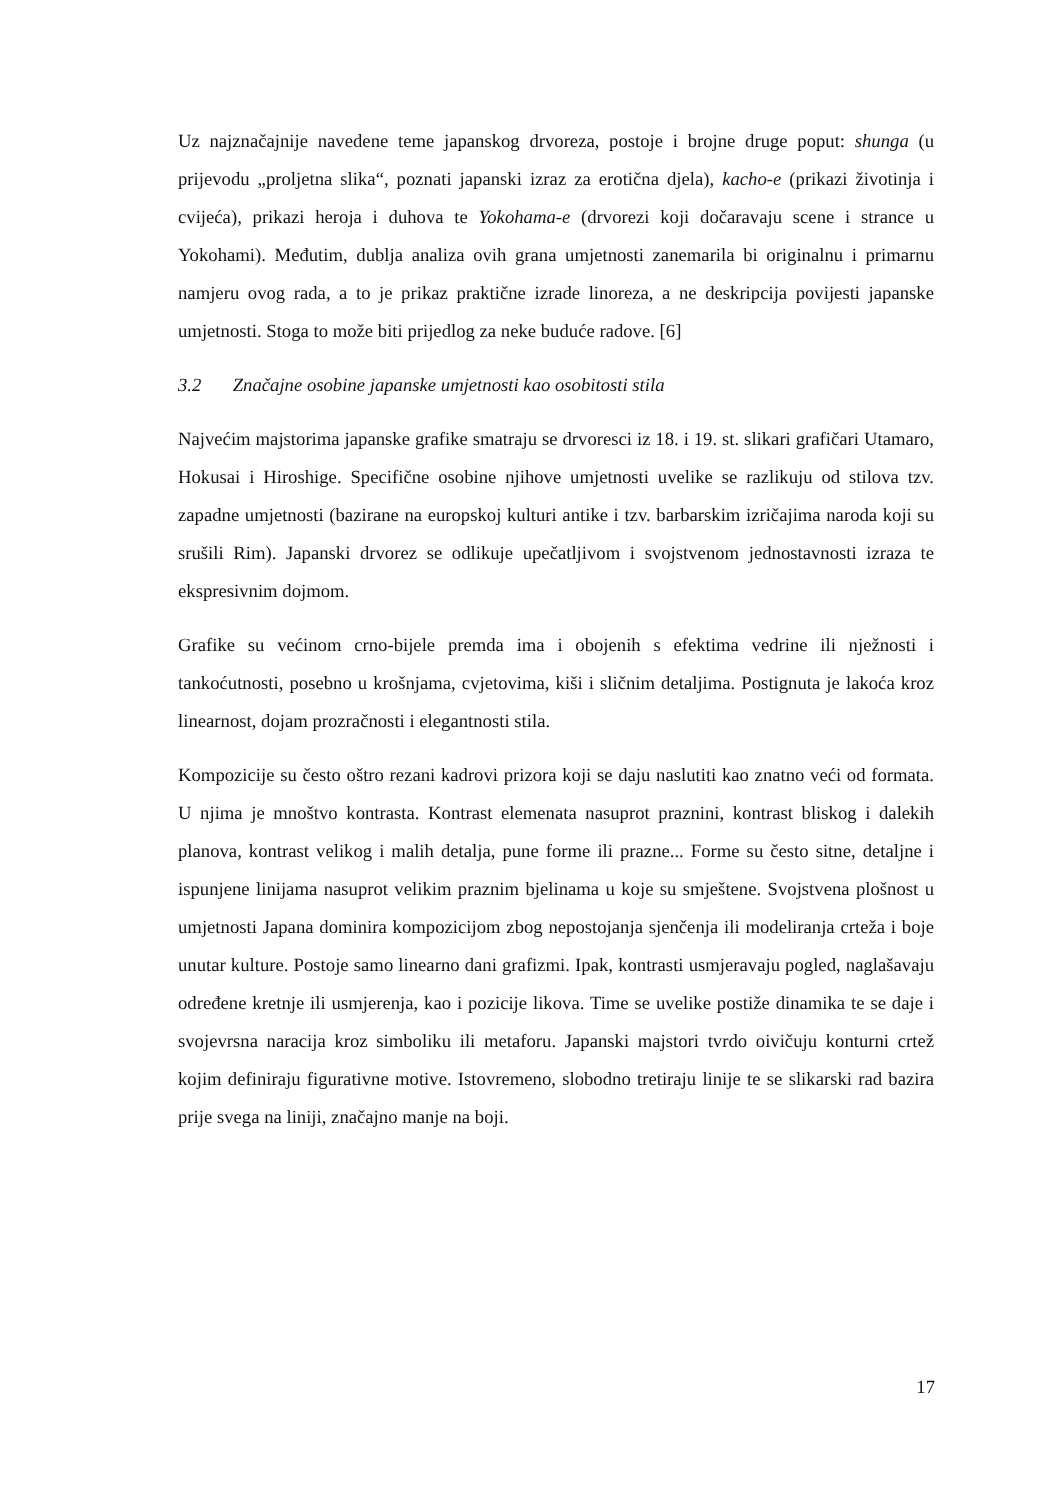Uz najznačajnije navedene teme japanskog drvoreza, postoje i brojne druge poput: shunga (u prijevodu „proljetna slika“, poznati japanski izraz za erotična djela), kacho-e (prikazi životinja i cvijeća), prikazi heroja i duhova te Yokohama-e (drvorezi koji dočaravaju scene i strance u Yokohami). Međutim, dublja analiza ovih grana umjetnosti zanemarila bi originalnu i primarnu namjeru ovog rada, a to je prikaz praktične izrade linoreza, a ne deskripcija povijesti japanske umjetnosti. Stoga to može biti prijedlog za neke buduće radove. [6]
3.2 Značajne osobine japanske umjetnosti kao osobitosti stila
Najvećim majstorima japanske grafike smatraju se drvoresci iz 18. i 19. st. slikari grafičari Utamaro, Hokusai i Hiroshige. Specifične osobine njihove umjetnosti uvelike se razlikuju od stilova tzv. zapadne umjetnosti (bazirane na europskoj kulturi antike i tzv. barbarskim izričajima naroda koji su srušili Rim). Japanski drvorez se odlikuje upečatljivom i svojstvenom jednostavnosti izraza te ekspresivnim dojmom.
Grafike su većinom crno-bijele premda ima i obojenih s efektima vedrine ili nježnosti i tankoćutnosti, posebno u krošnjama, cvjetovima, kiši i sličnim detaljima. Postignuta je lakoća kroz linearnost, dojam prozračnosti i elegantnosti stila.
Kompozicije su često oštro rezani kadrovi prizora koji se daju naslutiti kao znatno veći od formata. U njima je mnoštvo kontrasta. Kontrast elemenata nasuprot praznini, kontrast bliskog i dalekih planova, kontrast velikog i malih detalja, pune forme ili prazne... Forme su često sitne, detaljne i ispunjene linijama nasuprot velikim praznim bjelinama u koje su smještene. Svojstvena plošnost u umjetnosti Japana dominira kompozicijom zbog nepostojanja sjenčenja ili modeliranja crteža i boje unutar kulture. Postoje samo linearno dani grafizmi. Ipak, kontrasti usmjeravaju pogled, naglašavaju određene kretnje ili usmjerenja, kao i pozicije likova. Time se uvelike postiže dinamika te se daje i svojevrsna naracija kroz simboliku ili metaforu. Japanski majstori tvrdo oivičuju konturni crtež kojim definiraju figurativne motive. Istovremeno, slobodno tretiraju linije te se slikarski rad bazira prije svega na liniji, značajno manje na boji.
17